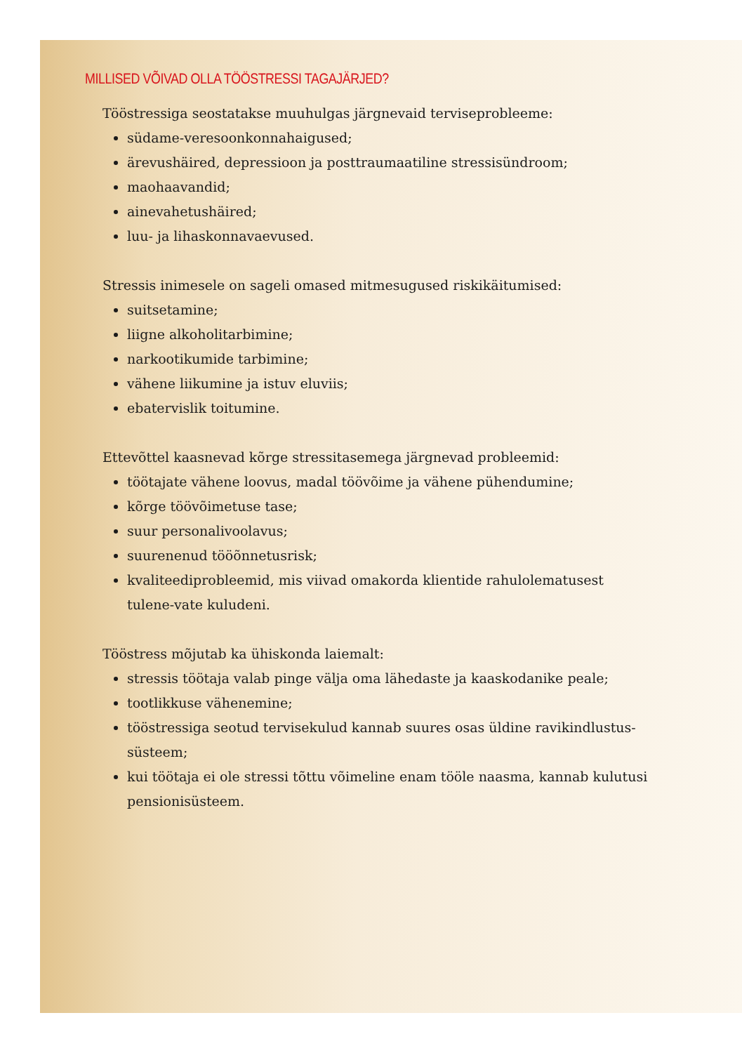MILLISED VÕIVAD OLLA TÖÖSTRESSI TAGAJÄRJED?
Tööstressiga seostatakse muuhulgas järgnevaid terviseprobleeme:
südame-veresoonkonnahaigused;
ärevushäired, depressioon ja posttraumaatiline stressisündroom;
maohaavandid;
ainevahetushäired;
luu- ja lihaskonnavaevused.
Stressis inimesele on sageli omased mitmesugused riskikäitumised:
suitsetamine;
liigne alkoholitarbimine;
narkootikumide tarbimine;
vähene liikumine ja istuv eluviis;
ebatervislik toitumine.
Ettevõttel kaasnevad kõrge stressitasemega järgnevad probleemid:
töötajate vähene loovus, madal töövõime ja vähene pühendumine;
kõrge töövõimetuse tase;
suur personalivoolavus;
suurenenud tööõnnetusrisk;
kvaliteediprobleemid, mis viivad omakorda klientide rahulolematusest tulene-vate kuludeni.
Tööstress mõjutab ka ühiskonda laiemalt:
stressis töötaja valab pinge välja oma lähedaste ja kaaskodanike peale;
tootlikkuse vähenemine;
tööstressiga seotud tervisekulud kannab suures osas üldine ravikindlustus-süsteem;
kui töötaja ei ole stressi tõttu võimeline enam tööle naasma, kannab kulutusi pensionisüsteem.